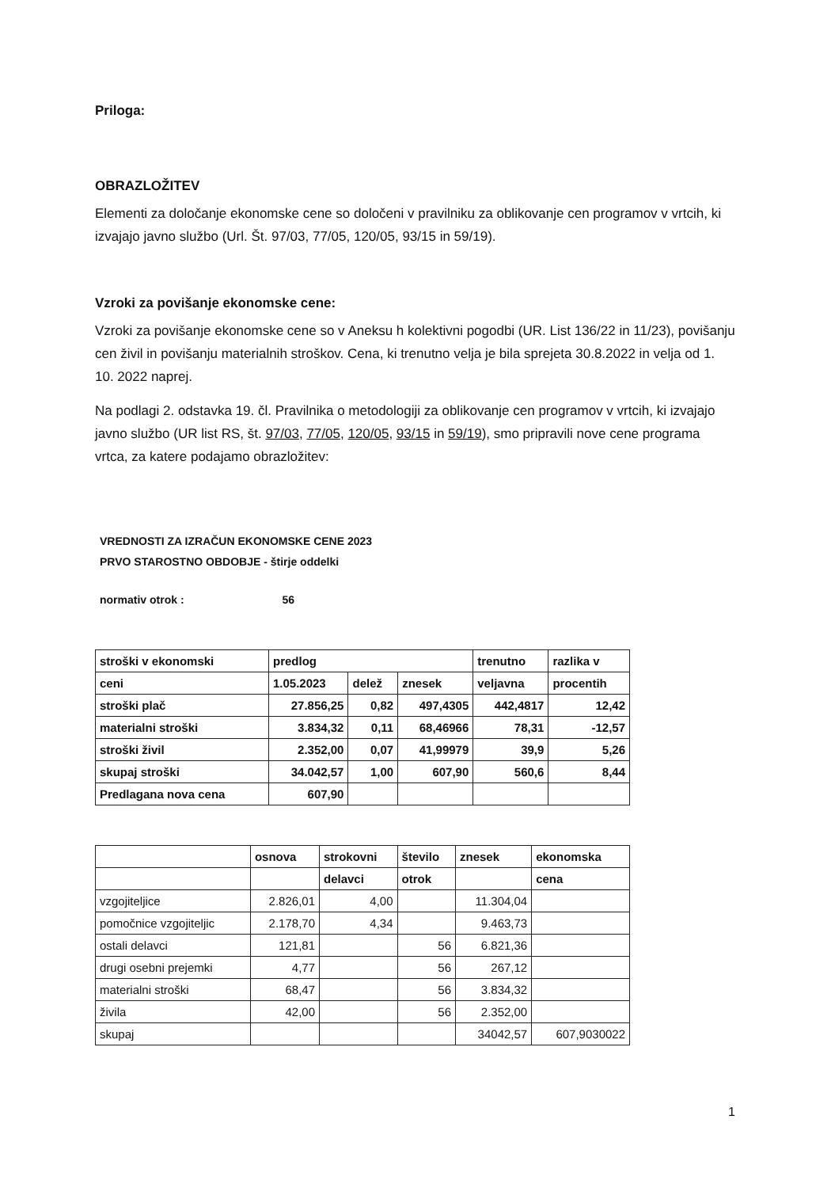Priloga:
OBRAZLOŽITEV
Elementi za določanje ekonomske cene so določeni v pravilniku za oblikovanje cen programov v vrtcih, ki izvajajo javno službo (Url. Št. 97/03, 77/05, 120/05, 93/15 in 59/19).
Vzroki za povišanje ekonomske cene:
Vzroki za povišanje ekonomske cene so v Aneksu h kolektivni pogodbi (UR. List 136/22 in 11/23), povišanju cen živil in povišanju materialnih stroškov. Cena, ki trenutno velja je bila sprejeta 30.8.2022 in velja od 1. 10. 2022 naprej.
Na podlagi 2. odstavka 19. čl. Pravilnika o metodologiji za oblikovanje cen programov v vrtcih, ki izvajajo javno službo (UR list RS, št. 97/03, 77/05, 120/05, 93/15 in 59/19), smo pripravili nove cene programa vrtca, za katere podajamo obrazložitev:
VREDNOSTI ZA IZRAČUN EKONOMSKE CENE 2023
PRVO STAROSTNO OBDOBJE - štirje oddelki
normativ otrok : 56
| stroški v ekonomski | predlog | | | trenutno | razlika v |
| ceni | 1.05.2023 | delež | znesek | veljavna | procentih |
| stroški plač | 27.856,25 | 0,82 | 497,4305 | 442,4817 | 12,42 |
| materialni stroški | 3.834,32 | 0,11 | 68,46966 | 78,31 | -12,57 |
| stroški živil | 2.352,00 | 0,07 | 41,99979 | 39,9 | 5,26 |
| skupaj stroški | 34.042,57 | 1,00 | 607,90 | 560,6 | 8,44 |
| Predlagana nova cena | 607,90 | | | | |
| | osnova | strokovni | število | znesek | ekonomska |
| | | delavci | otrok | | cena |
| vzgojiteljice | 2.826,01 | 4,00 | | 11.304,04 | |
| pomočnice vzgojiteljic | 2.178,70 | 4,34 | | 9.463,73 | |
| ostali delavci | 121,81 | | 56 | 6.821,36 | |
| drugi osebni prejemki | 4,77 | | 56 | 267,12 | |
| materialni stroški | 68,47 | | 56 | 3.834,32 | |
| živila | 42,00 | | 56 | 2.352,00 | |
| skupaj | | | | 34042,57 | 607,9030022 |
1